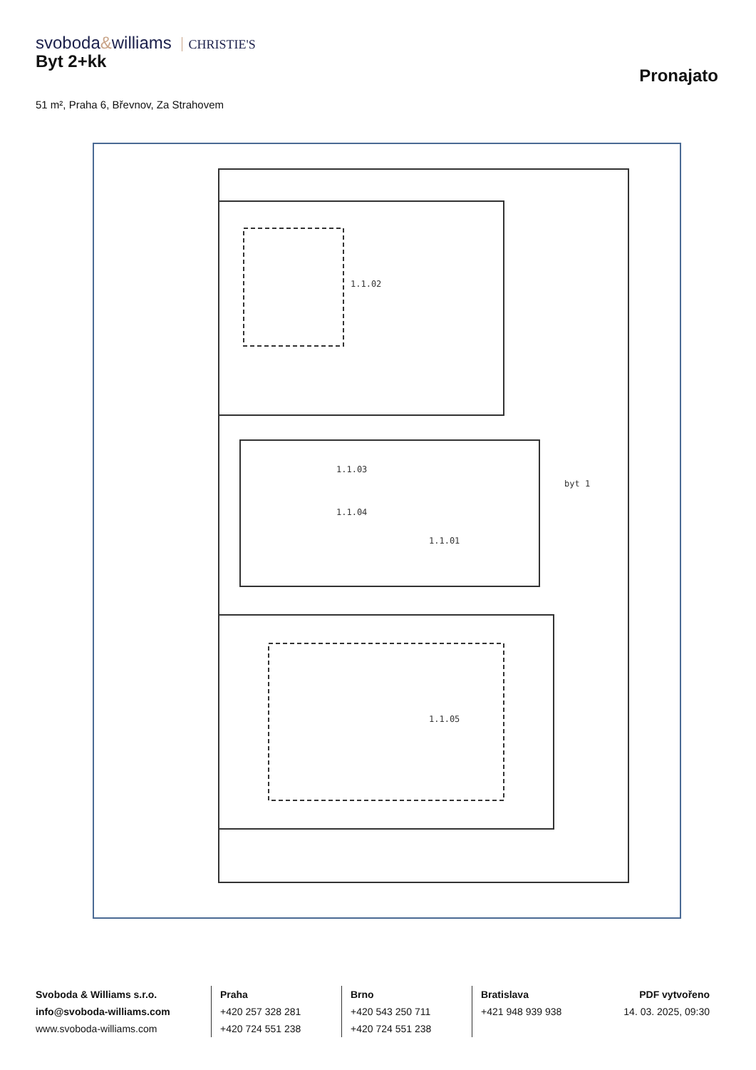svoboda&williams CHRISTIE'S
Byt 2+kk
Pronajato
51 m², Praha 6, Břevnov, Za Strahovem
1.1.02
1.1.03
1.1.04
1.1.01
1.1.05
byt 1
Svoboda & Williams s.r.o.
info@svoboda-williams.com
www.svoboda-williams.com
Praha
+420 257 328 281
+420 724 551 238
Brno
+420 543 250 711
+420 724 551 238
Bratislava
+421 948 939 938
PDF vytvořeno
14. 03. 2025, 09:30